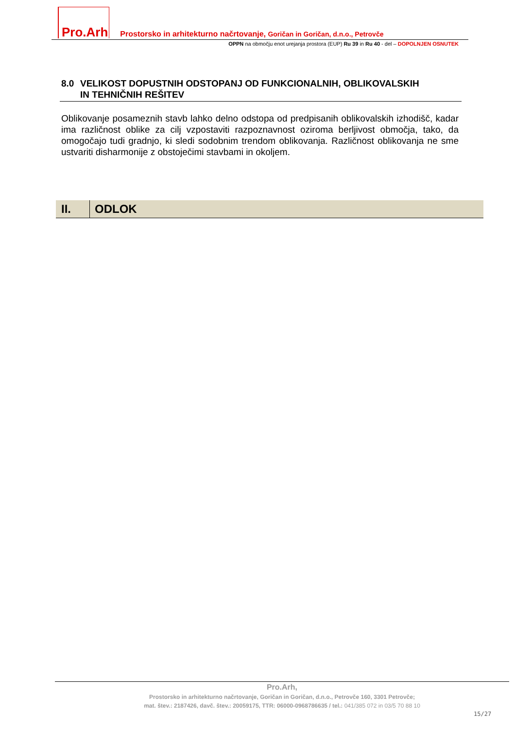Pro.Arh Prostorsko in arhitekturno načrtovanje, Goričan in Goričan, d.n.o., Petrovče
OPPN na območju enot urejanja prostora (EUP) Ru 39 in Ru 40 - del – DOPOLNJEN OSNUTEK
8.0 VELIKOST DOPUSTNIH ODSTOPANJ OD FUNKCIONALNIH, OBLIKOVALSKIH
IN TEHNIČNIH REŠITEV
Oblikovanje posameznih stavb lahko delno odstopa od predpisanih oblikovalskih izhodišč, kadar ima različnost oblike za cilj vzpostaviti razpoznavnost oziroma berljivost območja, tako, da omogočajo tudi gradnjo, ki sledi sodobnim trendom oblikovanja. Različnost oblikovanja ne sme ustvariti disharmonije z obstoječimi stavbami in okoljem.
II. ODLOK
Pro.Arh,
Prostorsko in arhitekturno načrtovanje, Goričan in Goričan, d.n.o., Petrovče 160, 3301 Petrovče;
mat. štev.: 2187426, davč. štev.: 20059175, TTR: 06000-0968786635 / tel.: 041/385 072 in 03/5 70 88 10
15/27